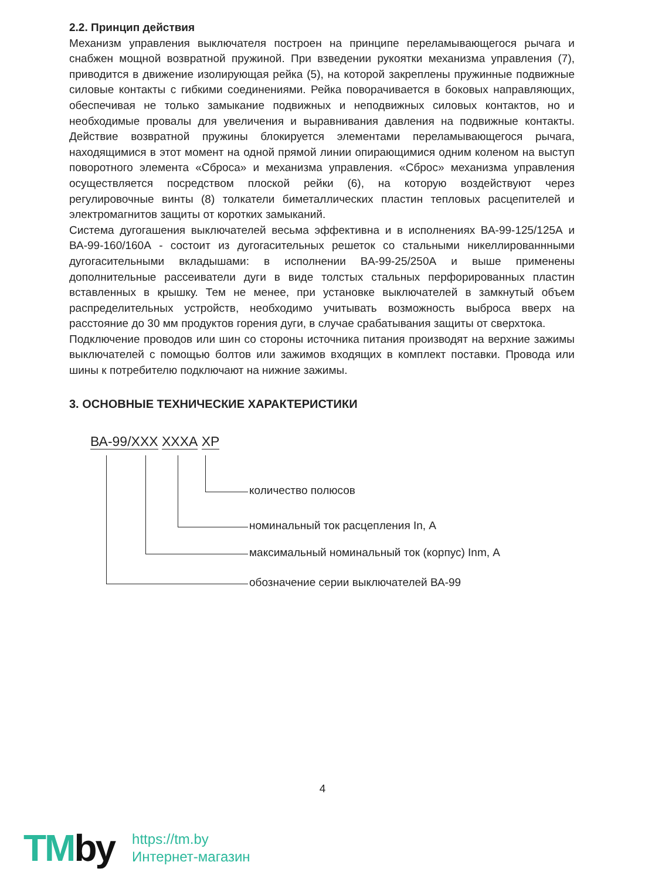2.2. Принцип действия
Механизм управления выключателя построен на принципе переламывающегося рычага и снабжен мощной возвратной пружиной. При взведении рукоятки механизма управления (7), приводится в движение изолирующая рейка (5), на которой закреплены пружинные подвижные силовые контакты с гибкими соединениями. Рейка поворачивается в боковых направляющих, обеспечивая не только замыкание подвижных и неподвижных силовых контактов, но и необходимые провалы для увеличения и выравнивания давления на подвижные контакты. Действие возвратной пружины блокируется элементами переламывающегося рычага, находящимися в этот момент на одной прямой линии опирающимися одним коленом на выступ поворотного элемента «Сброса» и механизма управления. «Сброс» механизма управления осуществляется посредством плоской рейки (6), на которую воздействуют через регулировочные винты (8) толкатели биметаллических пластин тепловых расцепителей и электромагнитов защиты от коротких замыканий.
Система дугогашения выключателей весьма эффективна и в исполнениях ВА-99-125/125А и ВА-99-160/160А - состоит из дугогасительных решеток со стальными никеллированнными дугогасительными вкладышами: в исполнении ВА-99-25/250А и выше применены дополнительные рассеиватели дуги в виде толстых стальных перфорированных пластин вставленных в крышку. Тем не менее, при установке выключателей в замкнутый объем распределительных устройств, необходимо учитывать возможность выброса вверх на расстояние до 30 мм продуктов горения дуги, в случае срабатывания защиты от сверхтока.
Подключение проводов или шин со стороны источника питания производят на верхние зажимы выключателей с помощью болтов или зажимов входящих в комплект поставки. Провода или шины к потребителю подключают на нижние зажимы.
3. ОСНОВНЫЕ ТЕХНИЧЕСКИЕ ХАРАКТЕРИСТИКИ
ВА-99/ХХХ ХХХА ХР
количество полюсов
номинальный ток расцепления In, А
максимальный номинальный ток (корпус) Inm, А
обозначение серии выключателей ВА-99
4
TMby
https://tm.by
Интернет-магазин